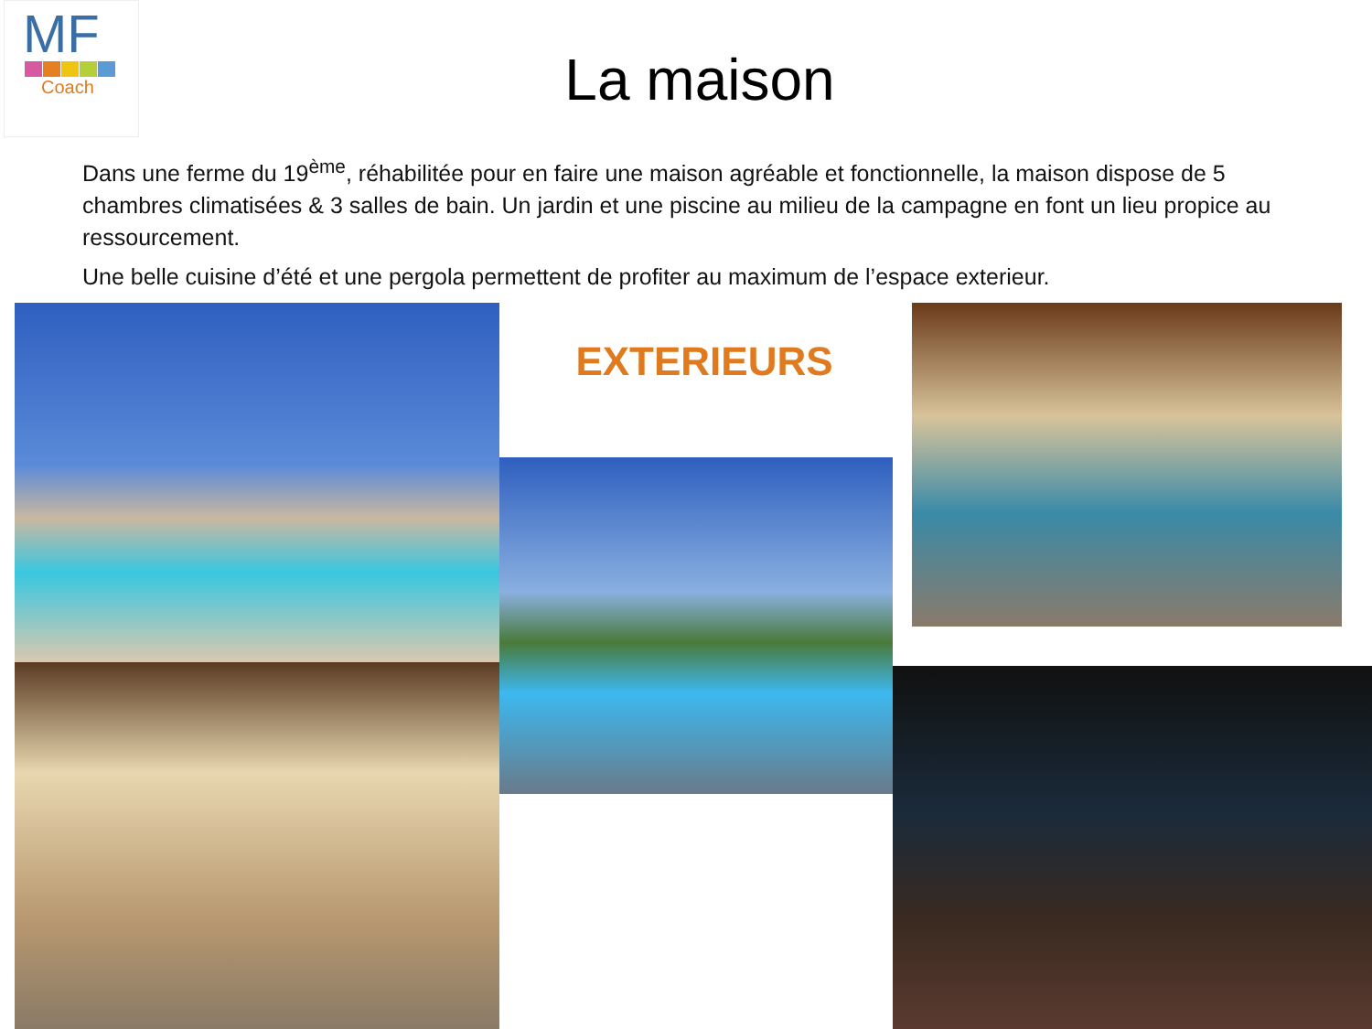MF
Coach
La maison
Dans une ferme du 19<sup>ème</sup>, réhabilitée pour en faire une maison agréable et fonctionnelle, la maison dispose de 5 chambres climatisées & 3 salles de bain. Un jardin et une piscine au milieu de la campagne en font un lieu propice au ressourcement.
Une belle cuisine d’été et une pergola permettent de profiter au maximum de l’espace exterieur.
EXTERIEURS